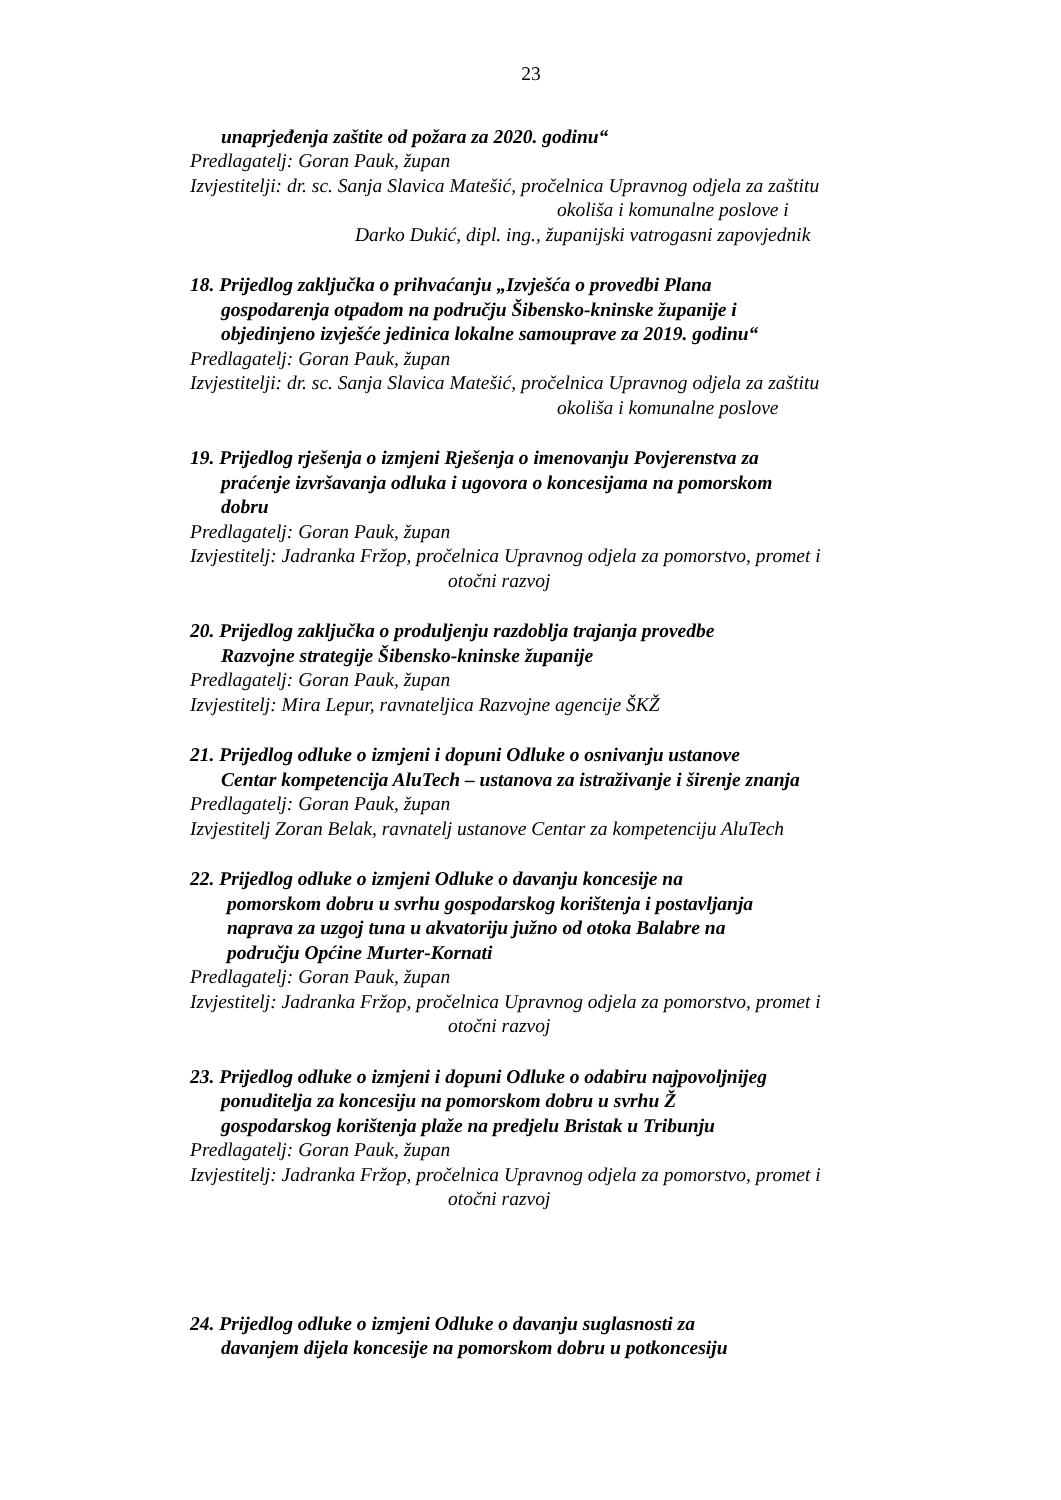23
unaprjeđenja zaštite od požara za 2020. godinu“
Predlagatelj: Goran Pauk, župan
Izvjestitelji: dr. sc. Sanja Slavica Matešić, pročelnica Upravnog odjela za zaštitu
okoliša i komunalne poslove i
Darko Dukić, dipl. ing., županijski vatrogasni zapovjednik
18. Prijedlog zaključka o prihvaćanju „Izvješća o provedbi Plana
gospodarenja otpadom na području Šibensko-kninske županije i
objedinjeno izvješće jedinica lokalne samouprave za 2019. godinu“
Predlagatelj: Goran Pauk, župan
Izvjestitelji: dr. sc. Sanja Slavica Matešić, pročelnica Upravnog odjela za zaštitu
okoliša i komunalne poslove
19. Prijedlog rješenja o izmjeni Rješenja o imenovanju Povjerenstva za
praćenje izvršavanja odluka i ugovora o koncesijama na pomorskom
dobru
Predlagatelj: Goran Pauk, župan
Izvjestitelj: Jadranka Fržop, pročelnica Upravnog odjela za pomorstvo, promet i
otočni razvoj
20. Prijedlog zaključka o produljenju razdoblja trajanja provedbe
Razvojne strategije Šibensko-kninske županije
Predlagatelj: Goran Pauk, župan
Izvjestitelj: Mira Lepur, ravnateljica Razvojne agencije ŠKŽ
21. Prijedlog odluke o izmjeni i dopuni Odluke o osnivanju ustanove
Centar kompetencija AluTech – ustanova za istraživanje i širenje znanja
Predlagatelj: Goran Pauk, župan
Izvjestitelj Zoran Belak, ravnatelj ustanove Centar za kompetenciju AluTech
22. Prijedlog odluke o izmjeni Odluke o davanju koncesije na
pomorskom dobru u svrhu gospodarskog korištenja i postavljanja
naprava za uzgoj tuna u akvatoriju južno od otoka Balabre na
području Općine Murter-Kornati
Predlagatelj: Goran Pauk, župan
Izvjestitelj: Jadranka Fržop, pročelnica Upravnog odjela za pomorstvo, promet i
otočni razvoj
23. Prijedlog odluke o izmjeni i dopuni Odluke o odabiru najpovoljnijeg
ponuditelja za koncesiju na pomorskom dobru u svrhu Ž
gospodarskog korištenja plaže na predjelu Bristak u Tribunju
Predlagatelj: Goran Pauk, župan
Izvjestitelj: Jadranka Fržop, pročelnica Upravnog odjela za pomorstvo, promet i
otočni razvoj
24. Prijedlog odluke o izmjeni Odluke o davanju suglasnosti za
davanjem dijela koncesije na pomorskom dobru u potkoncesiju